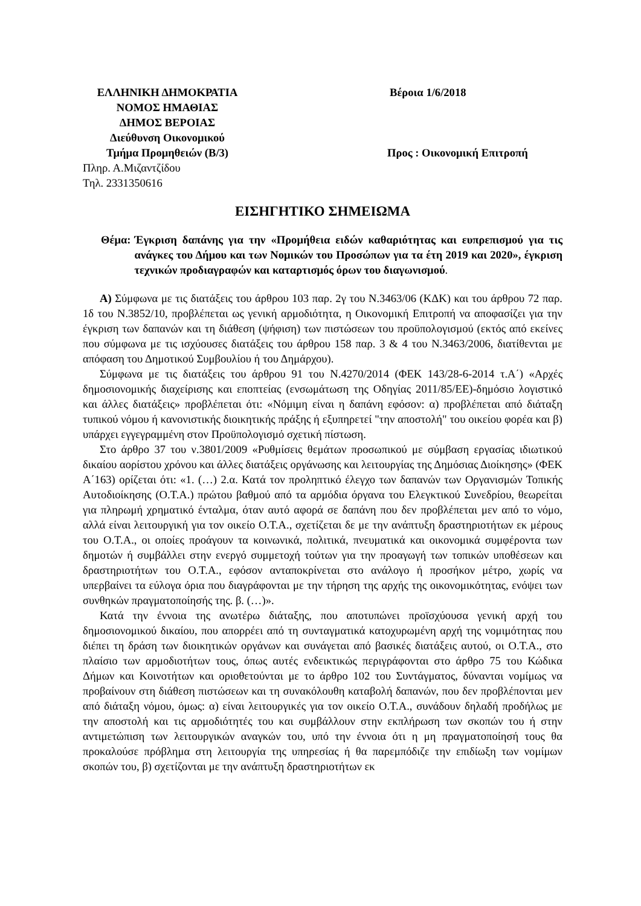ΕΛΛΗΝΙΚΗ ΔΗΜΟΚΡΑΤΙΑ
ΝΟΜΟΣ ΗΜΑΘΙΑΣ
ΔΗΜΟΣ ΒΕΡΟΙΑΣ
Διεύθυνση Οικονομικού
Τμήμα Προμηθειών (Β/3)
Πληρ. Α.Μιζαντζίδου
Τηλ. 2331350616
Βέροια 1/6/2018
Προς : Οικονομική Επιτροπή
ΕΙΣΗΓΗΤΙΚΟ ΣΗΜΕΙΩΜΑ
Θέμα: Έγκριση δαπάνης για την «Προμήθεια ειδών καθαριότητας και ευπρεπισμού για τις ανάγκες του Δήμου και των Νομικών του Προσώπων για τα έτη 2019 και 2020», έγκριση τεχνικών προδιαγραφών και καταρτισμός όρων του διαγωνισμού.
Α) Σύμφωνα με τις διατάξεις του άρθρου 103 παρ. 2γ του Ν.3463/06 (ΚΔΚ) και του άρθρου 72 παρ. 1δ του Ν.3852/10, προβλέπεται ως γενική αρμοδιότητα, η Οικονομική Επιτροπή να αποφασίζει για την έγκριση των δαπανών και τη διάθεση (ψήφιση) των πιστώσεων του προϋπολογισμού (εκτός από εκείνες που σύμφωνα με τις ισχύουσες διατάξεις του άρθρου 158 παρ. 3 & 4 του Ν.3463/2006, διατίθενται με απόφαση του Δημοτικού Συμβουλίου ή του Δημάρχου).
Σύμφωνα με τις διατάξεις του άρθρου 91 του Ν.4270/2014 (ΦΕΚ 143/28-6-2014 τ.Α΄) «Αρχές δημοσιονομικής διαχείρισης και εποπτείας (ενσωμάτωση της Οδηγίας 2011/85/ΕΕ)-δημόσιο λογιστικό και άλλες διατάξεις» προβλέπεται ότι: «Νόμιμη είναι η δαπάνη εφόσον: α) προβλέπεται από διάταξη τυπικού νόμου ή κανονιστικής διοικητικής πράξης ή εξυπηρετεί "την αποστολή" του οικείου φορέα και β) υπάρχει εγγεγραμμένη στον Προϋπολογισμό σχετική πίστωση.
Στο άρθρο 37 του ν.3801/2009 «Ρυθμίσεις θεμάτων προσωπικού με σύμβαση εργασίας ιδιωτικού δικαίου αορίστου χρόνου και άλλες διατάξεις οργάνωσης και λειτουργίας της Δημόσιας Διοίκησης» (ΦΕΚ Α΄163) ορίζεται ότι: «1. (…) 2.α. Κατά τον προληπτικό έλεγχο των δαπανών των Οργανισμών Τοπικής Αυτοδιοίκησης (Ο.Τ.Α.) πρώτου βαθμού από τα αρμόδια όργανα του Ελεγκτικού Συνεδρίου, θεωρείται για πληρωμή χρηματικό ένταλμα, όταν αυτό αφορά σε δαπάνη που δεν προβλέπεται μεν από το νόμο, αλλά είναι λειτουργική για τον οικείο Ο.Τ.Α., σχετίζεται δε με την ανάπτυξη δραστηριοτήτων εκ μέρους του Ο.Τ.Α., οι οποίες προάγουν τα κοινωνικά, πολιτικά, πνευματικά και οικονομικά συμφέροντα των δημοτών ή συμβάλλει στην ενεργό συμμετοχή τούτων για την προαγωγή των τοπικών υποθέσεων και δραστηριοτήτων του Ο.Τ.Α., εφόσον ανταποκρίνεται στο ανάλογο ή προσήκον μέτρο, χωρίς να υπερβαίνει τα εύλογα όρια που διαγράφονται με την τήρηση της αρχής της οικονομικότητας, ενόψει των συνθηκών πραγματοποίησής της. β. (…)».
Κατά την έννοια της ανωτέρω διάταξης, που αποτυπώνει προϊσχύουσα γενική αρχή του δημοσιονομικού δικαίου, που απορρέει από τη συνταγματικά κατοχυρωμένη αρχή της νομιμότητας που διέπει τη δράση των διοικητικών οργάνων και συνάγεται από βασικές διατάξεις αυτού, οι Ο.Τ.Α., στο πλαίσιο των αρμοδιοτήτων τους, όπως αυτές ενδεικτικώς περιγράφονται στο άρθρο 75 του Κώδικα Δήμων και Κοινοτήτων και οριοθετούνται με το άρθρο 102 του Συντάγματος, δύνανται νομίμως να προβαίνουν στη διάθεση πιστώσεων και τη συνακόλουθη καταβολή δαπανών, που δεν προβλέπονται μεν από διάταξη νόμου, όμως: α) είναι λειτουργικές για τον οικείο Ο.Τ.Α., συνάδουν δηλαδή προδήλως με την αποστολή και τις αρμοδιότητές του και συμβάλλουν στην εκπλήρωση των σκοπών του ή στην αντιμετώπιση των λειτουργικών αναγκών του, υπό την έννοια ότι η μη πραγματοποίησή τους θα προκαλούσε πρόβλημα στη λειτουργία της υπηρεσίας ή θα παρεμπόδιζε την επιδίωξη των νομίμων σκοπών του, β) σχετίζονται με την ανάπτυξη δραστηριοτήτων εκ